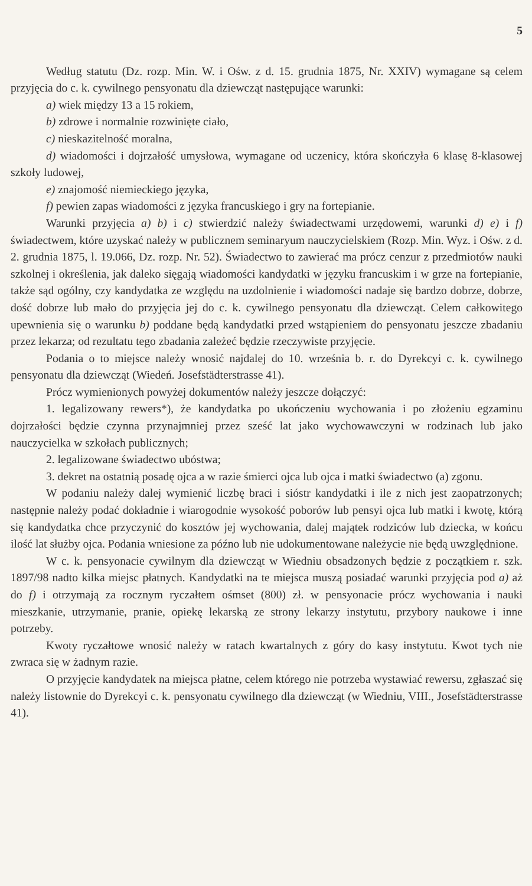5
Według statutu (Dz. rozp. Min. W. i Ośw. z d. 15. grudnia 1875, Nr. XXIV) wymagane są celem przyjęcia do c. k. cywilnego pensyonatu dla dziewcząt następujące warunki:
a) wiek między 13 a 15 rokiem,
b) zdrowe i normalnie rozwinięte ciało,
c) nieskazitelność moralna,
d) wiadomości i dojrzałość umysłowa, wymagane od uczenicy, która skończyła 6 klasę 8-klasowej szkoły ludowej,
e) znajomość niemieckiego języka,
f) pewien zapas wiadomości z języka francuskiego i gry na fortepianie.
Warunki przyjęcia a) b) i c) stwierdzić należy świadectwami urzędowemi, warunki d) e) i f) świadectwem, które uzyskać należy w publicznem seminaryum nauczycielskiem (Rozp. Min. Wyz. i Ośw. z d. 2. grudnia 1875, l. 19.066, Dz. rozp. Nr. 52). Świadectwo to zawierać ma prócz cenzur z przedmiotów nauki szkolnej i określenia, jak daleko sięgają wiadomości kandydatki w języku francuskim i w grze na fortepianie, także sąd ogólny, czy kandydatka ze względu na uzdolnienie i wiadomości nadaje się bardzo dobrze, dobrze, dość dobrze lub mało do przyjęcia jej do c. k. cywilnego pensyonatu dla dziewcząt. Celem całkowitego upewnienia się o warunku b) poddane będą kandydatki przed wstąpieniem do pensyonatu jeszcze zbadaniu przez lekarza; od rezultatu tego zbadania zależeć będzie rzeczywiste przyjęcie.
Podania o to miejsce należy wnosić najdalej do 10. września b. r. do Dyrekcyi c. k. cywilnego pensyonatu dla dziewcząt (Wiedeń. Josefstädterstrasse 41).
Prócz wymienionych powyżej dokumentów należy jeszcze dołączyć:
1. legalizowany rewers*), że kandydatka po ukończeniu wychowania i po złożeniu egzaminu dojrzałości będzie czynna przynajmniej przez sześć lat jako wychowawczyni w rodzinach lub jako nauczycielka w szkołach publicznych;
2. legalizowane świadectwo ubóstwa;
3. dekret na ostatnią posadę ojca a w razie śmierci ojca lub ojca i matki świadectwo (a) zgonu.
W podaniu należy dalej wymienić liczbę braci i sióstr kandydatki i ile z nich jest zaopatrzonych; następnie należy podać dokładnie i wiarogodnie wysokość poborów lub pensyi ojca lub matki i kwotę, którą się kandydatka chce przyczynić do kosztów jej wychowania, dalej majątek rodziców lub dziecka, w końcu ilość lat służby ojca. Podania wniesione za późno lub nie udokumentowane należycie nie będą uwzględnione.
W c. k. pensyonacie cywilnym dla dziewcząt w Wiedniu obsadzonych będzie z początkiem r. szk. 1897/98 nadto kilka miejsc płatnych. Kandydatki na te miejsca muszą posiadać warunki przyjęcia pod a) aż do f) i otrzymają za rocznym ryczałtem ośmset (800) zł. w pensyonacie prócz wychowania i nauki mieszkanie, utrzymanie, pranie, opiekę lekarską ze strony lekarzy instytutu, przybory naukowe i inne potrzeby.
Kwoty ryczałtowe wnosić należy w ratach kwartalnych z góry do kasy instytutu. Kwot tych nie zwraca się w żadnym razie.
O przyjęcie kandydatek na miejsca płatne, celem którego nie potrzeba wystawiać rewersu, zgłaszać się należy listownie do Dyrekcyi c. k. pensyonatu cywilnego dla dziewcząt (w Wiedniu, VIII., Josefstädterstrasse 41).